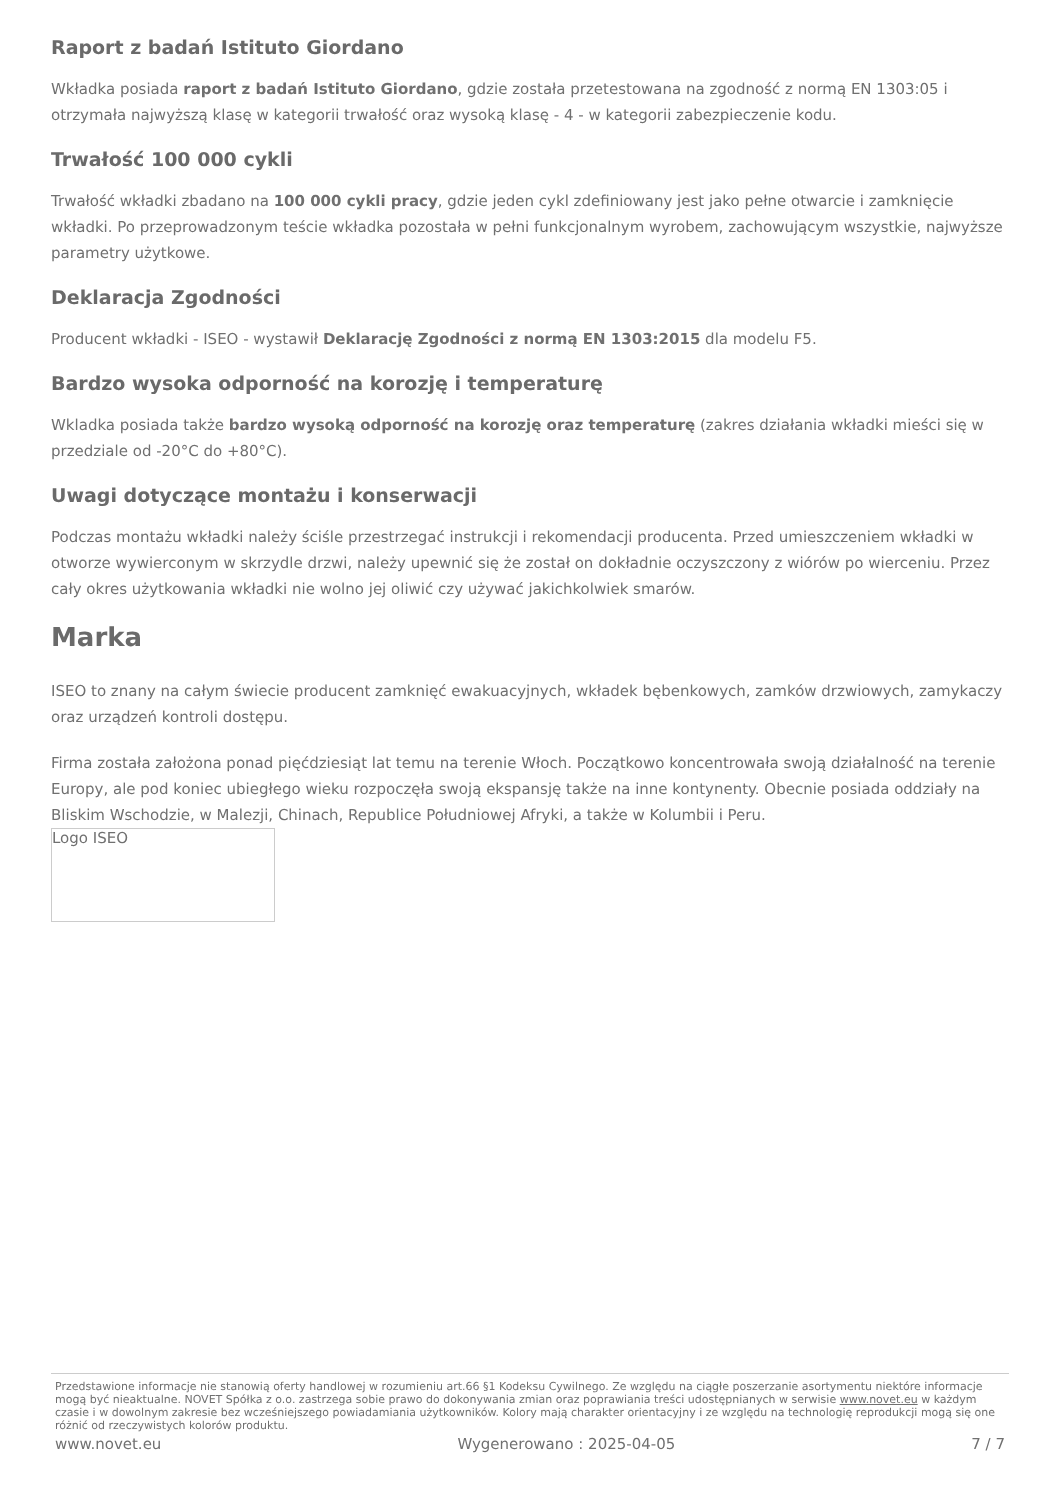Raport z badań Istituto Giordano
Wkładka posiada raport z badań Istituto Giordano, gdzie została przetestowana na zgodność z normą EN 1303:05 i otrzymała najwyższą klasę w kategorii trwałość oraz wysoką klasę - 4 - w kategorii zabezpieczenie kodu.
Trwałość 100 000 cykli
Trwałość wkładki zbadano na 100 000 cykli pracy, gdzie jeden cykl zdefiniowany jest jako pełne otwarcie i zamknięcie wkładki. Po przeprowadzonym teście wkładka pozostała w pełni funkcjonalnym wyrobem, zachowującym wszystkie, najwyższe parametry użytkowe.
Deklaracja Zgodności
Producent wkładki - ISEO - wystawił Deklarację Zgodności z normą EN 1303:2015 dla modelu F5.
Bardzo wysoka odporność na korozję i temperaturę
Wkladka posiada także bardzo wysoką odporność na korozję oraz temperaturę (zakres działania wkładki mieści się w przedziale od -20°C do +80°C).
Uwagi dotyczące montażu i konserwacji
Podczas montażu wkładki należy ściśle przestrzegać instrukcji i rekomendacji producenta. Przed umieszczeniem wkładki w otworze wywierconym w skrzydle drzwi, należy upewnić się że został on dokładnie oczyszczony z wiórów po wierceniu. Przez cały okres użytkowania wkładki nie wolno jej oliwić czy używać jakichkolwiek smarów.
Marka
ISEO to znany na całym świecie producent zamknięć ewakuacyjnych, wkładek bębenkowych, zamków drzwiowych, zamykaczy oraz urządzeń kontroli dostępu.
Firma została założona ponad pięćdziesiąt lat temu na terenie Włoch. Początkowo koncentrowała swoją działalność na terenie Europy, ale pod koniec ubiegłego wieku rozpoczęła swoją ekspansję także na inne kontynenty. Obecnie posiada oddziały na Bliskim Wschodzie, w Malezji, Chinach, Republice Południowej Afryki, a także w Kolumbii i Peru.
Logo ISEO
Przedstawione informacje nie stanowią oferty handlowej w rozumieniu art.66 §1 Kodeksu Cywilnego. Ze względu na ciągłe poszerzanie asortymentu niektóre informacje mogą być nieaktualne. NOVET Spółka z o.o. zastrzega sobie prawo do dokonywania zmian oraz poprawiania treści udostępnianych w serwisie www.novet.eu w każdym czasie i w dowolnym zakresie bez wcześniejszego powiadamiania użytkowników. Kolory mają charakter orientacyjny i ze względu na technologię reprodukcji mogą się one różnić od rzeczywistych kolorów produktu.
www.novet.eu Wygenerowano : 2025-04-05 7 / 7